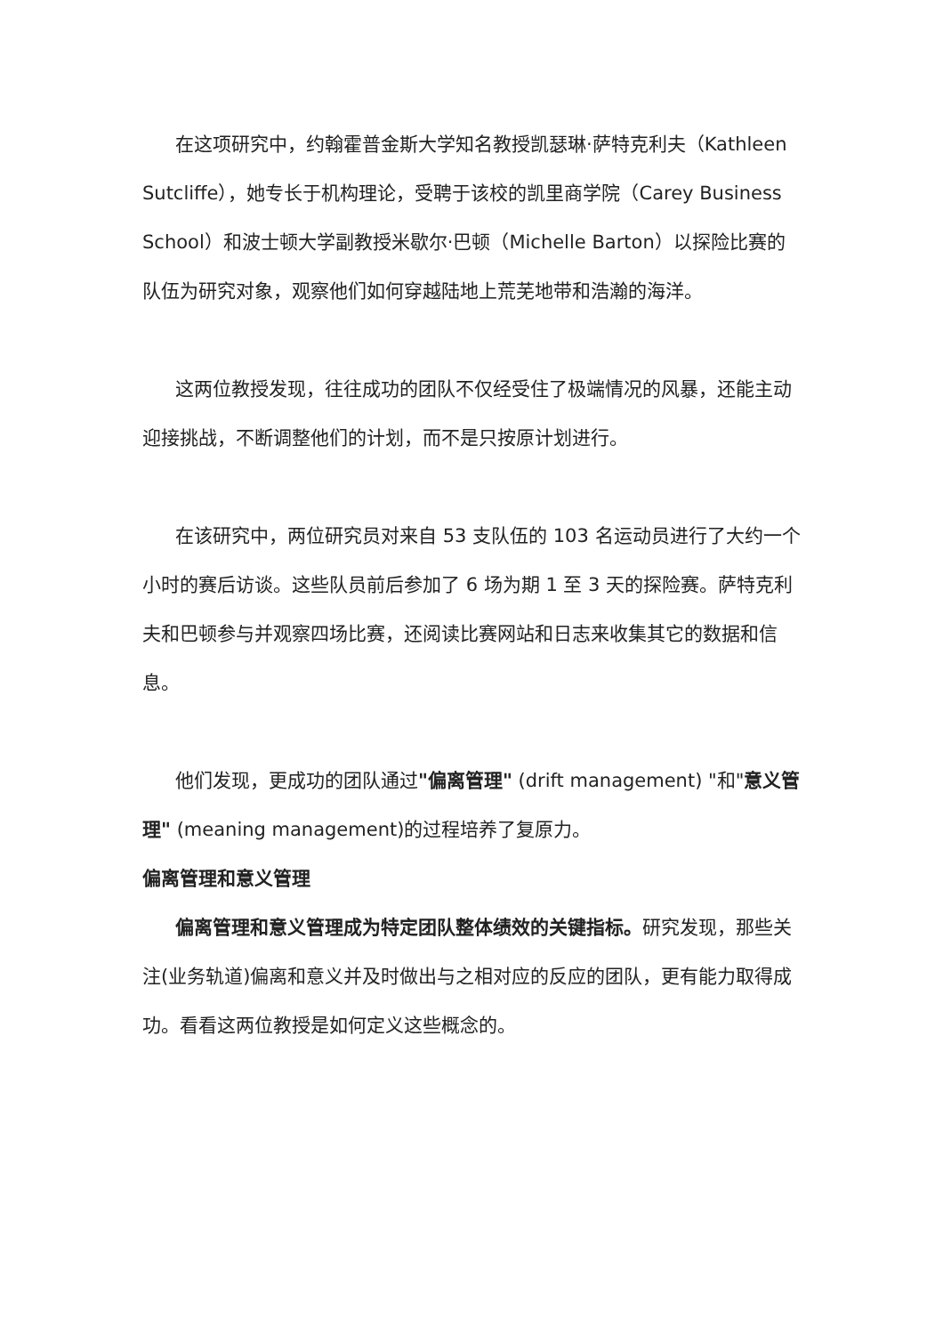在这项研究中，约翰霍普金斯大学知名教授凯瑟琳·萨特克利夫（Kathleen Sutcliffe），她专长于机构理论，受聘于该校的凯里商学院（Carey Business School）和波士顿大学副教授米歇尔·巴顿（Michelle Barton）以探险比赛的队伍为研究对象，观察他们如何穿越陆地上荒芜地带和浩瀚的海洋。
这两位教授发现，往往成功的团队不仅经受住了极端情况的风暴，还能主动迎接挑战，不断调整他们的计划，而不是只按原计划进行。
在该研究中，两位研究员对来自 53 支队伍的 103 名运动员进行了大约一个小时的赛后访谈。这些队员前后参加了 6 场为期 1 至 3 天的探险赛。萨特克利夫和巴顿参与并观察四场比赛，还阅读比赛网站和日志来收集其它的数据和信息。
他们发现，更成功的团队通过"偏离管理" (drift management) "和"意义管理" (meaning management)的过程培养了复原力。
偏离管理和意义管理
偏离管理和意义管理成为特定团队整体绩效的关键指标。研究发现，那些关注(业务轨道)偏离和意义并及时做出与之相对应的反应的团队，更有能力取得成功。看看这两位教授是如何定义这些概念的。